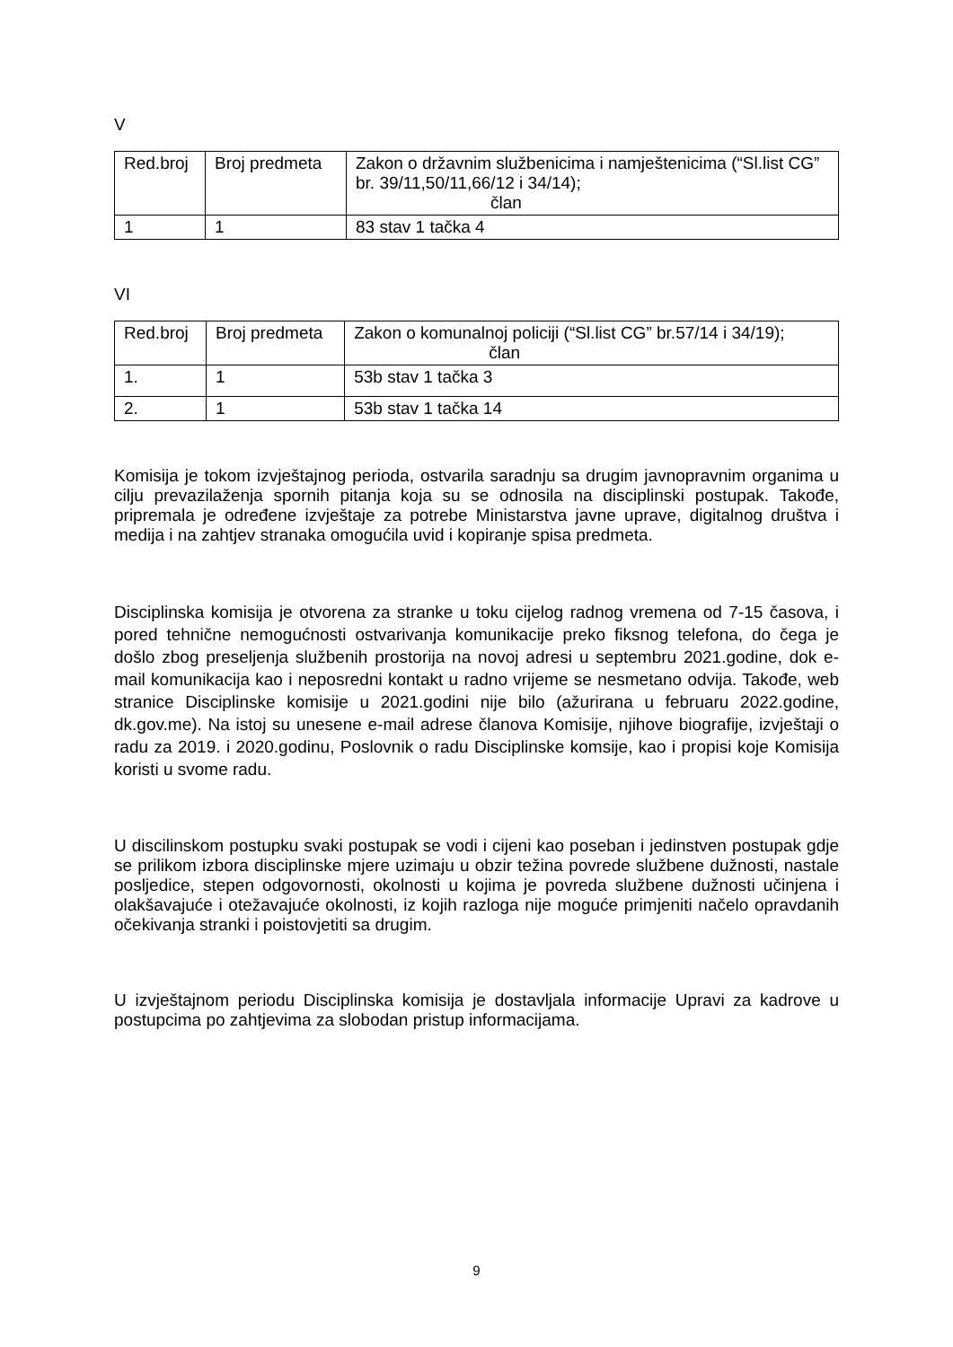V
| Red.broj | Broj predmeta | Zakon o državnim službenicima i namještenicima (“Sl.list CG” br. 39/11,50/11,66/12 i 34/14); član |
| --- | --- | --- |
| 1 | 1 | 83 stav 1 tačka 4 |
VI
| Red.broj | Broj predmeta | Zakon o komunalnoj policiji (“Sl.list CG” br.57/14 i 34/19); član |
| --- | --- | --- |
| 1. | 1 | 53b stav 1 tačka 3 |
| 2. | 1 | 53b stav 1 tačka 14 |
Komisija je tokom izvještajnog perioda, ostvarila saradnju sa drugim javnopravnim organima u cilju prevazilaženja spornih pitanja koja su se odnosila na disciplinski postupak. Takođe, pripremala je određene izvještaje za potrebe Ministarstva javne uprave, digitalnog društva i medija i na zahtjev stranaka omogućila uvid i kopiranje spisa predmeta.
Disciplinska komisija je otvorena za stranke u toku cijelog radnog vremena od 7-15 časova, i pored tehnične nemogućnosti ostvarivanja komunikacije preko fiksnog telefona, do čega je došlo zbog preseljenja službenih prostorija na novoj adresi u septembru 2021.godine, dok e-mail komunikacija kao i neposredni kontakt u radno vrijeme se nesmetano odvija. Takođe, web stranice Disciplinske komisije u 2021.godini nije bilo (ažurirana u februaru 2022.godine, dk.gov.me). Na istoj su unesene e-mail adrese članova Komisije, njihove biografije, izvještaji o radu za 2019. i 2020.godinu, Poslovnik o radu Disciplinske komsije, kao i propisi koje Komisija koristi u svome radu.
U discilinskom postupku svaki postupak se vodi i cijeni kao poseban i jedinstven postupak gdje se prilikom izbora disciplinske mjere uzimaju u obzir težina povrede službene dužnosti, nastale posljedice, stepen odgovornosti, okolnosti u kojima je povreda službene dužnosti učinjena i olakšavajuće i otežavajuće okolnosti, iz kojih razloga nije moguće primjeniti načelo opravdanih očekivanja stranki i poistovjetiti sa drugim.
U izvještajnom periodu Disciplinska komisija je dostavljala informacije Upravi za kadrove u postupcima po zahtjevima za slobodan pristup informacijama.
9